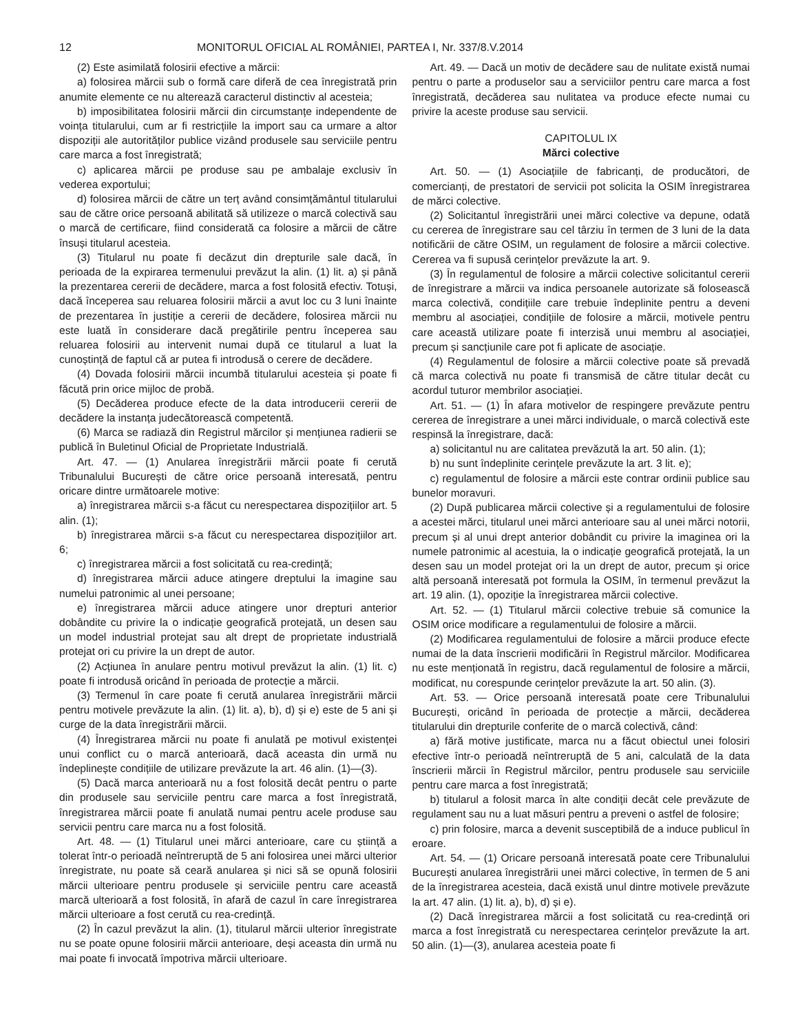12 MONITORUL OFICIAL AL ROMÂNIEI, PARTEA I, Nr. 337/8.V.2014
(2) Este asimilată folosirii efective a mărcii:
a) folosirea mărcii sub o formă care diferă de cea înregistrată prin anumite elemente ce nu alterează caracterul distinctiv al acesteia;
b) imposibilitatea folosirii mărcii din circumstanțe independente de voința titularului, cum ar fi restricțiile la import sau ca urmare a altor dispoziții ale autorităților publice vizând produsele sau serviciile pentru care marca a fost înregistrată;
c) aplicarea mărcii pe produse sau pe ambalaje exclusiv în vederea exportului;
d) folosirea mărcii de către un terț având consimțământul titularului sau de către orice persoană abilitată să utilizeze o marcă colectivă sau o marcă de certificare, fiind considerată ca folosire a mărcii de către însuși titularul acesteia.
(3) Titularul nu poate fi decăzut din drepturile sale dacă, în perioada de la expirarea termenului prevăzut la alin. (1) lit. a) și până la prezentarea cererii de decădere, marca a fost folosită efectiv. Totuși, dacă începerea sau reluarea folosirii mărcii a avut loc cu 3 luni înainte de prezentarea în justiție a cererii de decădere, folosirea mărcii nu este luată în considerare dacă pregătirile pentru începerea sau reluarea folosirii au intervenit numai după ce titularul a luat la cunoștință de faptul că ar putea fi introdusă o cerere de decădere.
(4) Dovada folosirii mărcii incumbă titularului acesteia și poate fi făcută prin orice mijloc de probă.
(5) Decăderea produce efecte de la data introducerii cererii de decădere la instanța judecătorească competentă.
(6) Marca se radiază din Registrul mărcilor și mențiunea radierii se publică în Buletinul Oficial de Proprietate Industrială.
Art. 47. — (1) Anularea înregistrării mărcii poate fi cerută Tribunalului București de către orice persoană interesată, pentru oricare dintre următoarele motive:
a) înregistrarea mărcii s-a făcut cu nerespectarea dispozițiilor art. 5 alin. (1);
b) înregistrarea mărcii s-a făcut cu nerespectarea dispozițiilor art. 6;
c) înregistrarea mărcii a fost solicitată cu rea-credință;
d) înregistrarea mărcii aduce atingere dreptului la imagine sau numelui patronimic al unei persoane;
e) înregistrarea mărcii aduce atingere unor drepturi anterior dobândite cu privire la o indicație geografică protejată, un desen sau un model industrial protejat sau alt drept de proprietate industrială protejat ori cu privire la un drept de autor.
(2) Acțiunea în anulare pentru motivul prevăzut la alin. (1) lit. c) poate fi introdusă oricând în perioada de protecție a mărcii.
(3) Termenul în care poate fi cerută anularea înregistrării mărcii pentru motivele prevăzute la alin. (1) lit. a), b), d) și e) este de 5 ani și curge de la data înregistrării mărcii.
(4) Înregistrarea mărcii nu poate fi anulată pe motivul existenței unui conflict cu o marcă anterioară, dacă aceasta din urmă nu îndeplinește condițiile de utilizare prevăzute la art. 46 alin. (1)—(3).
(5) Dacă marca anterioară nu a fost folosită decât pentru o parte din produsele sau serviciile pentru care marca a fost înregistrată, înregistrarea mărcii poate fi anulată numai pentru acele produse sau servicii pentru care marca nu a fost folosită.
Art. 48. — (1) Titularul unei mărci anterioare, care cu știință a tolerat într-o perioadă neîntreruptă de 5 ani folosirea unei mărci ulterior înregistrate, nu poate să ceară anularea și nici să se opună folosirii mărcii ulterioare pentru produsele și serviciile pentru care această marcă ulterioară a fost folosită, în afară de cazul în care înregistrarea mărcii ulterioare a fost cerută cu rea-credință.
(2) În cazul prevăzut la alin. (1), titularul mărcii ulterior înregistrate nu se poate opune folosirii mărcii anterioare, deși aceasta din urmă nu mai poate fi invocată împotriva mărcii ulterioare.
Art. 49. — Dacă un motiv de decădere sau de nulitate există numai pentru o parte a produselor sau a serviciilor pentru care marca a fost înregistrată, decăderea sau nulitatea va produce efecte numai cu privire la aceste produse sau servicii.
CAPITOLUL IX
Mărci colective
Art. 50. — (1) Asociațiile de fabricanți, de producători, de comercianți, de prestatori de servicii pot solicita la OSIM înregistrarea de mărci colective.
(2) Solicitantul înregistrării unei mărci colective va depune, odată cu cererea de înregistrare sau cel târziu în termen de 3 luni de la data notificării de către OSIM, un regulament de folosire a mărcii colective. Cererea va fi supusă cerințelor prevăzute la art. 9.
(3) În regulamentul de folosire a mărcii colective solicitantul cererii de înregistrare a mărcii va indica persoanele autorizate să folosească marca colectivă, condițiile care trebuie îndeplinite pentru a deveni membru al asociației, condițiile de folosire a mărcii, motivele pentru care această utilizare poate fi interzisă unui membru al asociației, precum și sancțiunile care pot fi aplicate de asociație.
(4) Regulamentul de folosire a mărcii colective poate să prevadă că marca colectivă nu poate fi transmisă de către titular decât cu acordul tuturor membrilor asociației.
Art. 51. — (1) În afara motivelor de respingere prevăzute pentru cererea de înregistrare a unei mărci individuale, o marcă colectivă este respinsă la înregistrare, dacă:
a) solicitantul nu are calitatea prevăzută la art. 50 alin. (1);
b) nu sunt îndeplinite cerințele prevăzute la art. 3 lit. e);
c) regulamentul de folosire a mărcii este contrar ordinii publice sau bunelor moravuri.
(2) După publicarea mărcii colective și a regulamentului de folosire a acestei mărci, titularul unei mărci anterioare sau al unei mărci notorii, precum și al unui drept anterior dobândit cu privire la imaginea ori la numele patronimic al acestuia, la o indicație geografică protejată, la un desen sau un model protejat ori la un drept de autor, precum și orice altă persoană interesată pot formula la OSIM, în termenul prevăzut la art. 19 alin. (1), opoziție la înregistrarea mărcii colective.
Art. 52. — (1) Titularul mărcii colective trebuie să comunice la OSIM orice modificare a regulamentului de folosire a mărcii.
(2) Modificarea regulamentului de folosire a mărcii produce efecte numai de la data înscrierii modificării în Registrul mărcilor. Modificarea nu este menționată în registru, dacă regulamentul de folosire a mărcii, modificat, nu corespunde cerințelor prevăzute la art. 50 alin. (3).
Art. 53. — Orice persoană interesată poate cere Tribunalului București, oricând în perioada de protecție a mărcii, decăderea titularului din drepturile conferite de o marcă colectivă, când:
a) fără motive justificate, marca nu a făcut obiectul unei folosiri efective într-o perioadă neîntreruptă de 5 ani, calculată de la data înscrierii mărcii în Registrul mărcilor, pentru produsele sau serviciile pentru care marca a fost înregistrată;
b) titularul a folosit marca în alte condiții decât cele prevăzute de regulament sau nu a luat măsuri pentru a preveni o astfel de folosire;
c) prin folosire, marca a devenit susceptibilă de a induce publicul în eroare.
Art. 54. — (1) Oricare persoană interesată poate cere Tribunalului București anularea înregistrării unei mărci colective, în termen de 5 ani de la înregistrarea acesteia, dacă există unul dintre motivele prevăzute la art. 47 alin. (1) lit. a), b), d) și e).
(2) Dacă înregistrarea mărcii a fost solicitată cu rea-credință ori marca a fost înregistrată cu nerespectarea cerințelor prevăzute la art. 50 alin. (1)—(3), anularea acesteia poate fi